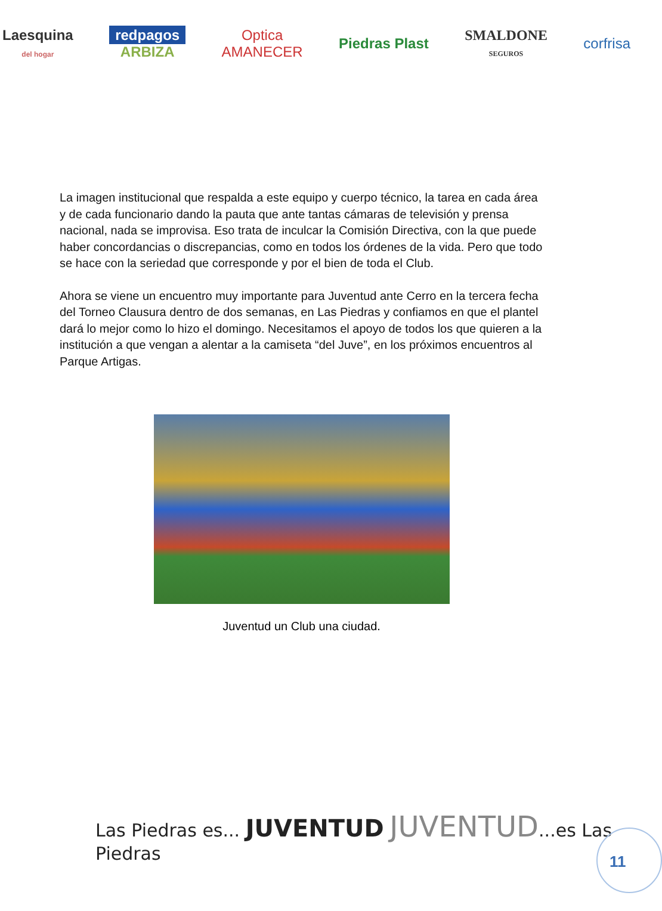Laesquina
del hogar
redpagos
ARBIZA
Optica
AMANECER
Piedras Plast
SMALDONE
SEGUROS
corfrisa
La imagen institucional que respalda a este equipo y cuerpo técnico, la tarea en cada área y de cada funcionario dando la pauta que ante tantas cámaras de televisión y prensa nacional, nada se improvisa. Eso trata de inculcar la Comisión Directiva, con la que puede haber concordancias o discrepancias, como en todos los órdenes de la vida. Pero que todo se hace con la seriedad que corresponde y por el bien de toda el Club.
Ahora se viene un encuentro muy importante para Juventud ante Cerro en la tercera fecha del Torneo Clausura dentro de dos semanas, en Las Piedras y confiamos en que el plantel dará lo mejor como lo hizo el domingo. Necesitamos el apoyo de todos los que quieren a la institución a que vengan a alentar a la camiseta “del Juve”, en los próximos encuentros al Parque Artigas.
Juventud un Club una ciudad.
Las Piedras es... JUVENTUD JUVENTUD...es Las Piedras
11